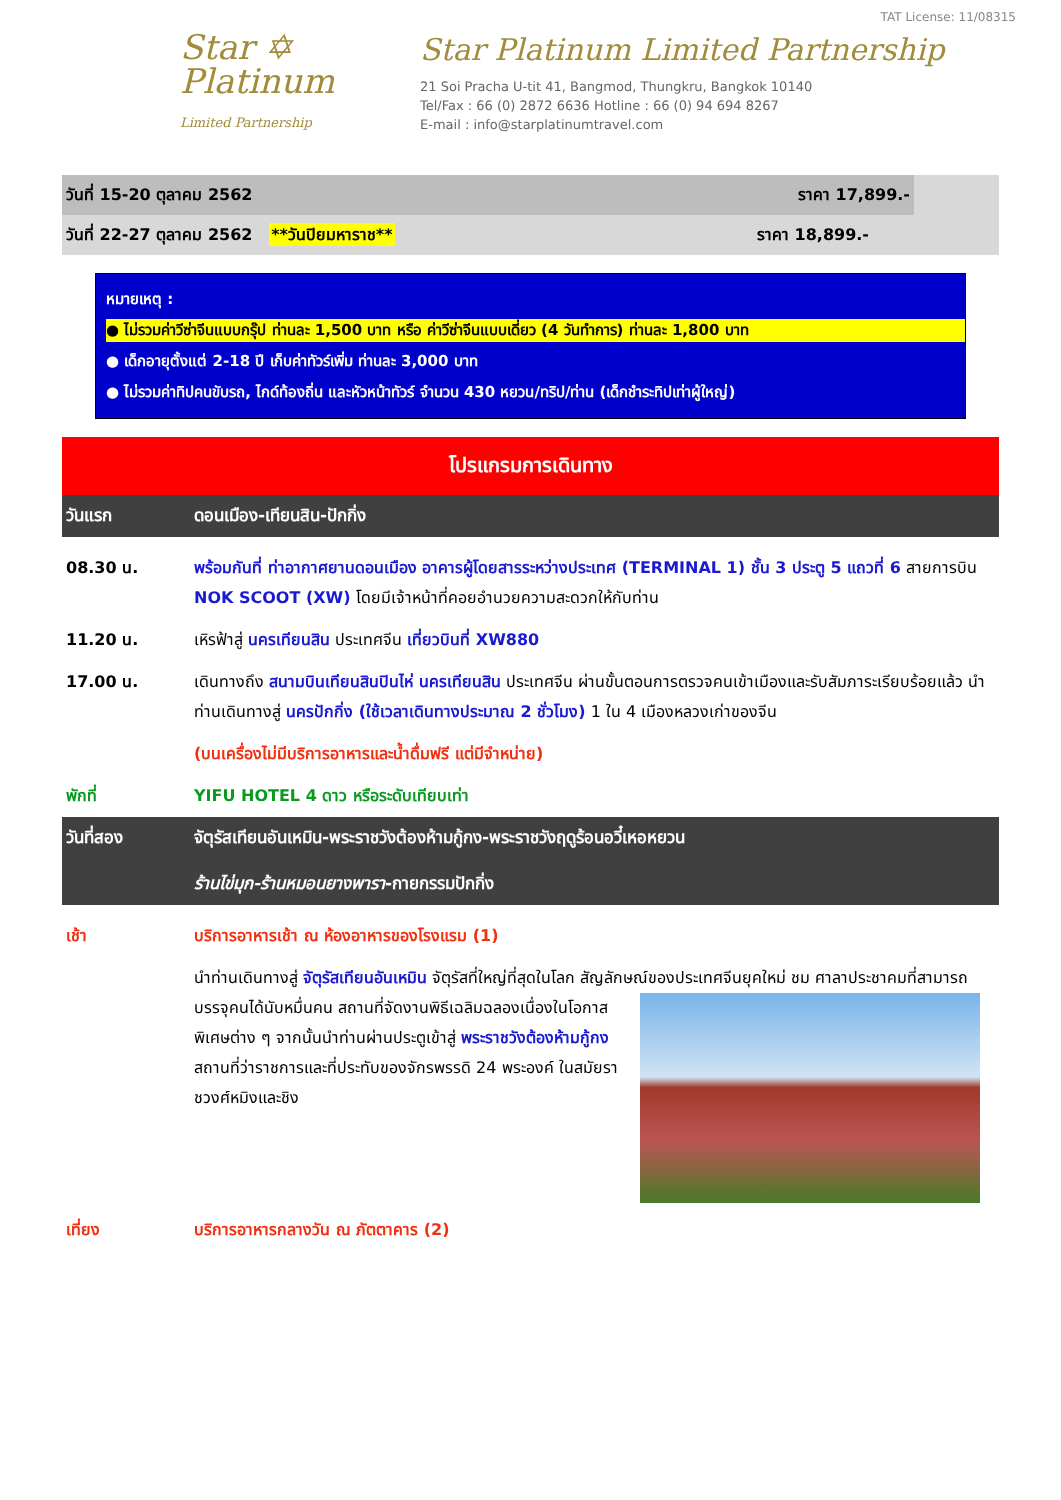Star ✡
Platinum
Limited Partnership
TAT License: 11/08315
Star Platinum Limited Partnership
21 Soi Pracha U-tit 41, Bangmod, Thungkru, Bangkok 10140
Tel/Fax : 66 (0) 2872 6636 Hotline : 66 (0) 94 694 8267
E-mail : info@starplatinumtravel.com
วันที่ 15-20 ตุลาคม 2562 ราคา 17,899.-
วันที่ 22-27 ตุลาคม 2562 **วันปิยมหาราช** ราคา 18,899.-
หมายเหตุ :
● ไม่รวมค่าวีซ่าจีนแบบกรุ๊ป ท่านละ 1,500 บาท หรือ ค่าวีซ่าจีนแบบเดี่ยว (4 วันทำการ) ท่านละ 1,800 บาท
● เด็กอายุตั้งแต่ 2-18 ปี เก็บค่าทัวร์เพิ่ม ท่านละ 3,000 บาท
● ไม่รวมค่าทิปคนขับรถ, ไกด์ท้องถิ่น และหัวหน้าทัวร์ จำนวน 430 หยวน/ทริป/ท่าน (เด็กชำระทิปเท่าผู้ใหญ่)
โปรแกรมการเดินทาง
วันแรก ดอนเมือง-เทียนสิน-ปักกิ่ง
| 08.30 น. | พร้อมกันที่ ท่าอากาศยานดอนเมือง อาคารผู้โดยสารระหว่างประเทศ (TERMINAL 1) ชั้น 3 ประตู 5 แถวที่ 6 สายการบิน NOK SCOOT (XW) โดยมีเจ้าหน้าที่คอยอำนวยความสะดวกให้กับท่าน |
| 11.20 น. | เหิรฟ้าสู่ นครเทียนสิน ประเทศจีน เที่ยวบินที่ XW880 |
| 17.00 น. | เดินทางถึง สนามบินเทียนสินปินไห่ นครเทียนสิน ประเทศจีน ผ่านขั้นตอนการตรวจคนเข้าเมืองและรับสัมภาระเรียบร้อยแล้ว นำท่านเดินทางสู่ นครปักกิ่ง (ใช้เวลาเดินทางประมาณ 2 ชั่วโมง) 1 ใน 4 เมืองหลวงเก่าของจีน |
| | (บนเครื่องไม่มีบริการอาหารและน้ำดื่มฟรี แต่มีจำหน่าย) |
| พักที่ | YIFU HOTEL 4 ดาว หรือระดับเทียบเท่า |
วันที่สอง จัตุรัสเทียนอันเหมิน-พระราชวังต้องห้ามกู้กง-พระราชวังฤดูร้อนอวี๋เหอหยวน
ร้านไข่มุก-ร้านหมอนยางพารา-กายกรรมปักกิ่ง
| เช้า | บริการอาหารเช้า ณ ห้องอาหารของโรงแรม (1) |
| | นำท่านเดินทางสู่ จัตุรัสเทียนอันเหมิน จัตุรัสที่ใหญ่ที่สุดในโลก สัญลักษณ์ของประเทศจีนยุคใหม่ ชม ศาลาประชาคมที่สามารถบรรจุคนได้นับหมื่นคน สถานที่จัดงานพิธีเฉลิมฉลองเนื่องในโอกาสพิเศษต่าง ๆ จากนั้นนำท่านผ่านประตูเข้าสู่ พระราชวังต้องห้ามกู้กง สถานที่ว่าราชการและที่ประทับของจักรพรรดิ 24 พระองค์ ในสมัยราชวงศ์หมิงและชิง |
| เที่ยง | บริการอาหารกลางวัน ณ ภัตตาคาร (2) |